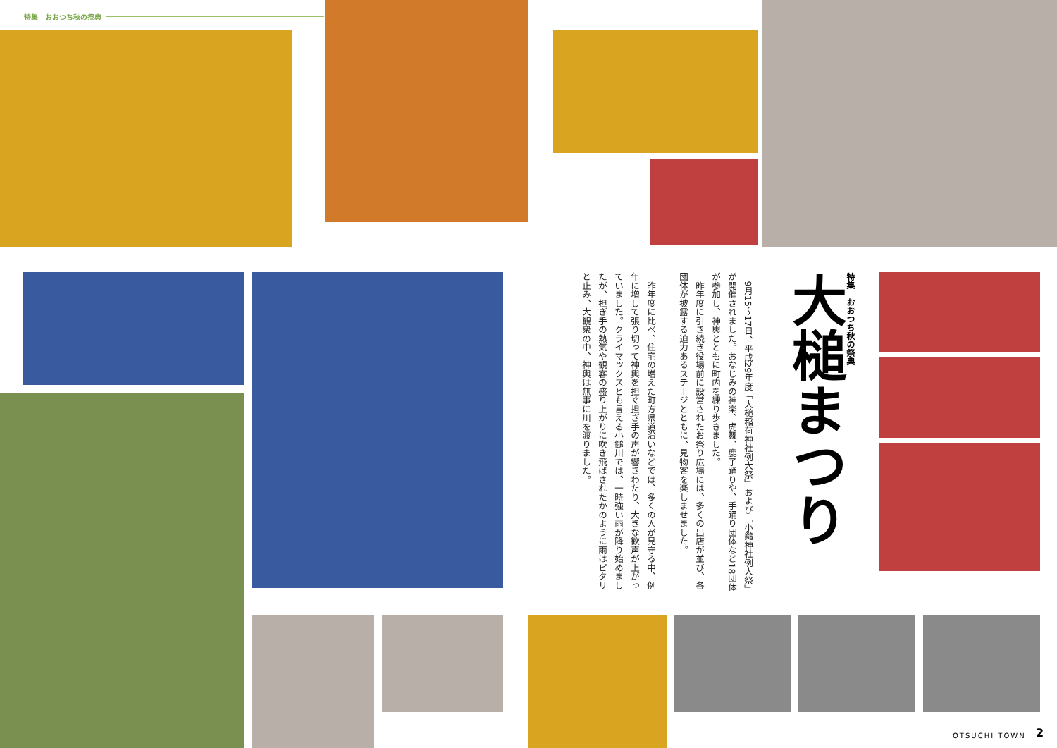特集　おおつち秋の祭典
特集　おおつち秋の祭典
大槌まつり
　9月15～17日、平成29年度「大槌稲荷神社例大祭」および「小鎚神社例大祭」が開催されました。おなじみの神楽、虎舞、鹿子踊りや、手踊り団体など18団体が参加し、神輿とともに町内を練り歩きました。
　昨年度に引き続き役場前に設営されたお祭り広場には、多くの出店が並び、各団体が披露する迫力あるステージとともに、見物客を楽しませました。
　昨年度に比べ、住宅の増えた町方県道沿いなどでは、多くの人が見守る中、例年に増して張り切って神輿を担ぐ担ぎ手の声が響きわたり、大きな歓声が上がっていました。クライマックスとも言える小鎚川では、一時強い雨が降り始めましたが、担ぎ手の熱気や観客の盛り上がりに吹き飛ばされたかのように雨はピタリと止み、大観衆の中、神輿は無事に川を渡りました。
OTSUCHI TOWN 2